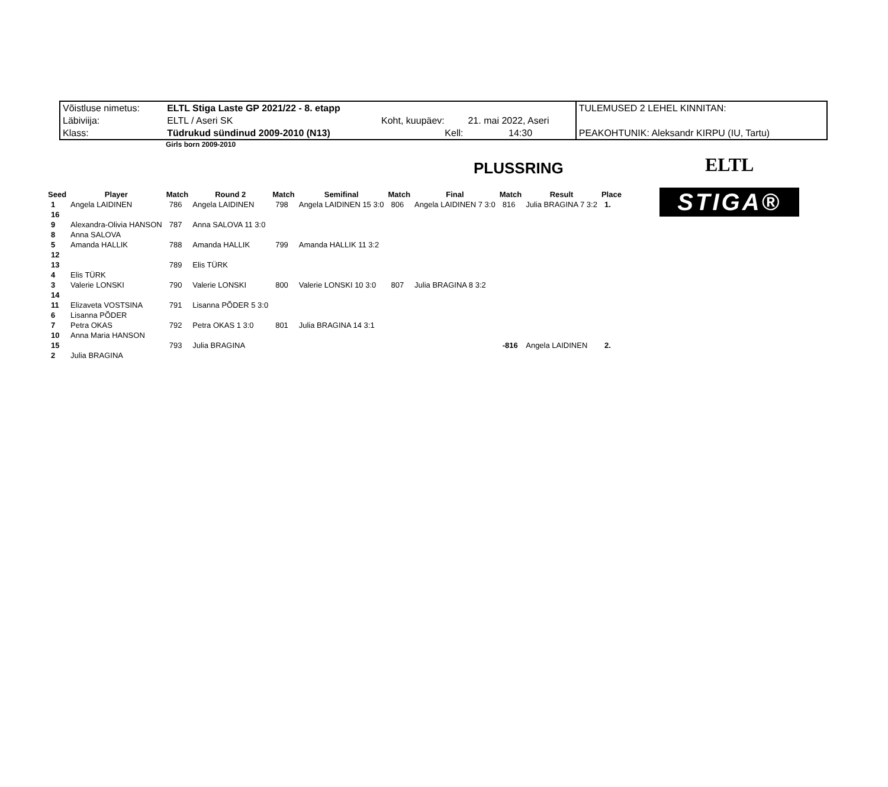| Võistluse nimetus: | ELTL Stiga Laste GP 2021/22 - 8. etapp | | | TULEMUSED 2 LEHEL KINNITAN: |
| Läbiviija: | ELTL / Aseri SK | Koht, kuupäev: | 21. mai 2022, Aseri | |
| Klass: | Tüdrukud sündinud 2009-2010 (N13) | Kell: | 14:30 | PEAKOHTUNIK: Aleksandr KIRPU (IU, Tartu) |
Girls born 2009-2010
PLUSSRING
ELTL
STIGA®
| Seed | Player | Match | Round 2 | Match | Semifinal | Match | Final | Match | Result | Place |
| --- | --- | --- | --- | --- | --- | --- | --- | --- | --- | --- |
| 1 | Angela LAIDINEN | 786 | Angela LAIDINEN | 798 | Angela LAIDINEN 15 3:0 | 806 | Angela LAIDINEN 7 3:0 | 816 | Julia BRAGINA 7 3:2 | 1. |
| 16 | | | | | | | | | | |
| 9 | Alexandra-Olivia HANSON | 787 | Anna SALOVA 11 3:0 | | | | | | | |
| 8 | Anna SALOVA | | | | | | | | | |
| 5 | Amanda HALLIK | 788 | Amanda HALLIK | 799 | Amanda HALLIK 11 3:2 | | | | | |
| 12 | | | | | | | | | | |
| 13 | | 789 | Elis TÜRK | | | | | | | |
| 4 | Elis TÜRK | | | | | | | | | |
| 3 | Valerie LONSKI | 790 | Valerie LONSKI | 800 | Valerie LONSKI 10 3:0 | 807 | Julia BRAGINA 8 3:2 | | | |
| 14 | | | | | | | | | | |
| 11 | Elizaveta VOSTSINA | 791 | Lisanna PÕDER 5 3:0 | | | | | | | |
| 6 | Lisanna PÕDER | | | | | | | | | |
| 7 | Petra OKAS | 792 | Petra OKAS 1 3:0 | 801 | Julia BRAGINA 14 3:1 | | | | | |
| 10 | Anna Maria HANSON | | | | | | | | | |
| 15 | | 793 | Julia BRAGINA | | | | | -816 | Angela LAIDINEN | 2. |
| 2 | Julia BRAGINA | | | | | | | | | |